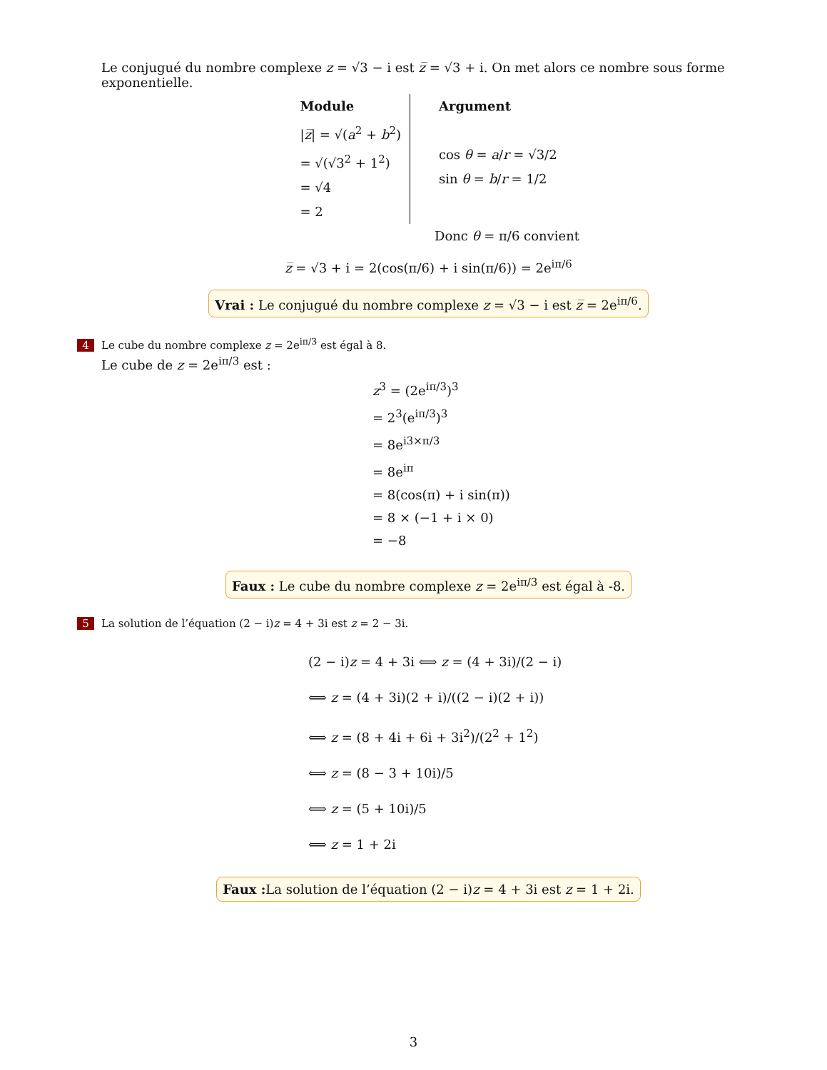Le conjugué du nombre complexe z = √3 − i est z̅ = √3 + i. On met alors ce nombre sous forme exponentielle.
Module
|z̅| = √(a<sup>2</sup> + b<sup>2</sup>)
= √(√3<sup>2</sup> + 1<sup>2</sup>)
= √4
= 2
Argument
cos θ = a/r = √3/2
sin θ = b/r = 1/2
Donc θ = π/6 convient
z̅ = √3 + i = 2(cos(π/6) + i sin(π/6)) = 2e<sup>iπ/6</sup>
Vrai : Le conjugué du nombre complexe z = √3 − i est z̅ = 2e<sup>iπ/6</sup>.
4 Le cube du nombre complexe z = 2e<sup>iπ/3</sup> est égal à 8.
Le cube de z = 2e<sup>iπ/3</sup> est :
z<sup>3</sup> = (2e<sup>iπ/3</sup>)<sup>3</sup>
= 2<sup>3</sup>(e<sup>iπ/3</sup>)<sup>3</sup>
= 8e<sup>i3×π/3</sup>
= 8e<sup>iπ</sup>
= 8(cos(π) + i sin(π))
= 8 × (−1 + i × 0)
= −8
Faux : Le cube du nombre complexe z = 2e<sup>iπ/3</sup> est égal à -8.
5 La solution de l’équation (2 − i)z = 4 + 3i est z = 2 − 3i.
(2 − i)z = 4 + 3i ⟺ z = (4 + 3i)/(2 − i)
⟺ z = (4 + 3i)(2 + i)/((2 − i)(2 + i))
⟺ z = (8 + 4i + 6i + 3i<sup>2</sup>)/(2<sup>2</sup> + 1<sup>2</sup>)
⟺ z = (8 − 3 + 10i)/5
⟺ z = (5 + 10i)/5
⟺ z = 1 + 2i
Faux : La solution de l’équation (2 − i)z = 4 + 3i est z = 1 + 2i.
3